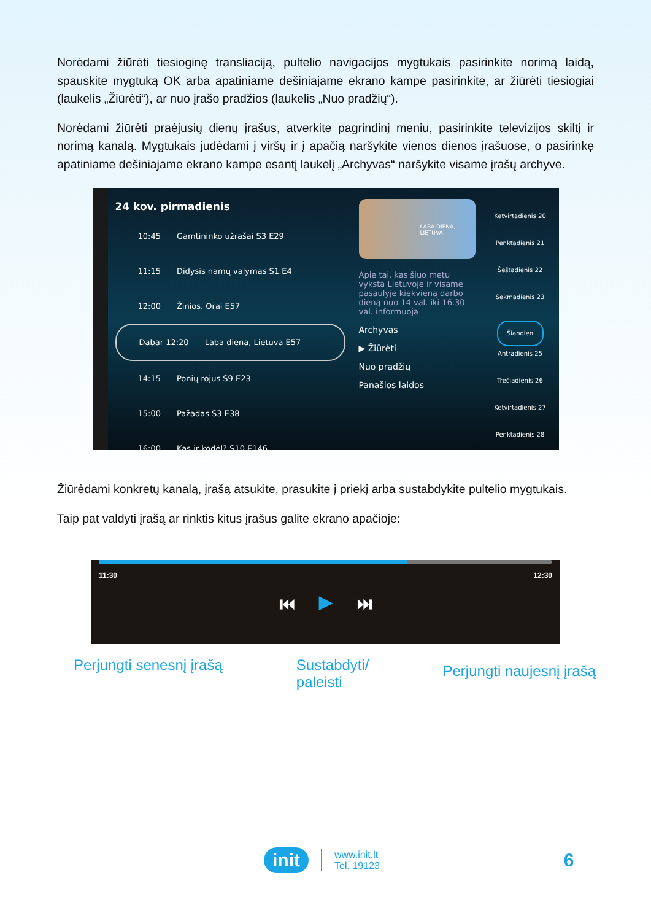Norėdami žiūrėti tiesioginę transliaciją, pultelio navigacijos mygtukais pasirinkite norimą laidą, spauskite mygtuką OK arba apatiniame dešiniajame ekrano kampe pasirinkite, ar žiūrėti tiesiogiai (laukelis „Žiūrėti“), ar nuo įrašo pradžios (laukelis „Nuo pradžių“).
Norėdami žiūrėti praėjusių dienų įrašus, atverkite pagrindinį meniu, pasirinkite televizijos skiltį ir norimą kanalą. Mygtukais judėdami į viršų ir į apačią naršykite vienos dienos įrašuose, o pasirinkę apatiniame dešiniajame ekrano kampe esantį laukelį „Archyvas“ naršykite visame įrašų archyve.
24 kov. pirmadienis
10:45 Gamtininko užrašai S3 E29
11:15 Didysis namų valymas S1 E4
12:00 Žinios. Orai E57
Dabar 12:20 Laba diena, Lietuva E57
14:15 Ponių rojus S9 E23
15:00 Pažadas S3 E38
16:00 Kas ir kodėl? S10 E146
LABA DIENA, LIETUVA
Apie tai, kas šiuo metu vyksta Lietuvoje ir visame pasaulyje kiekvieną darbo dieną nuo 14 val. iki 16.30 val. informuoja
Archyvas
▶ Žiūrėti
Nuo pradžių
Panašios laidos
Ketvirtadienis 20
Penktadienis 21
Šeštadienis 22
Sekmadienis 23
Šiandien
Antradienis 25
Trečiadienis 26
Ketvirtadienis 27
Penktadienis 28
Žiūrėdami konkretų kanalą, įrašą atsukite, prasukite į priekį arba sustabdykite pultelio mygtukais.
Taip pat valdyti įrašą ar rinktis kitus įrašus galite ekrano apačioje:
11:30 12:30
⏮ ▶ ⏭
Perjungti senesnį įrašą Sustabdyti/
paleisti Perjungti naujesnį įrašą
init www.init.lt
Tel. 19123 6